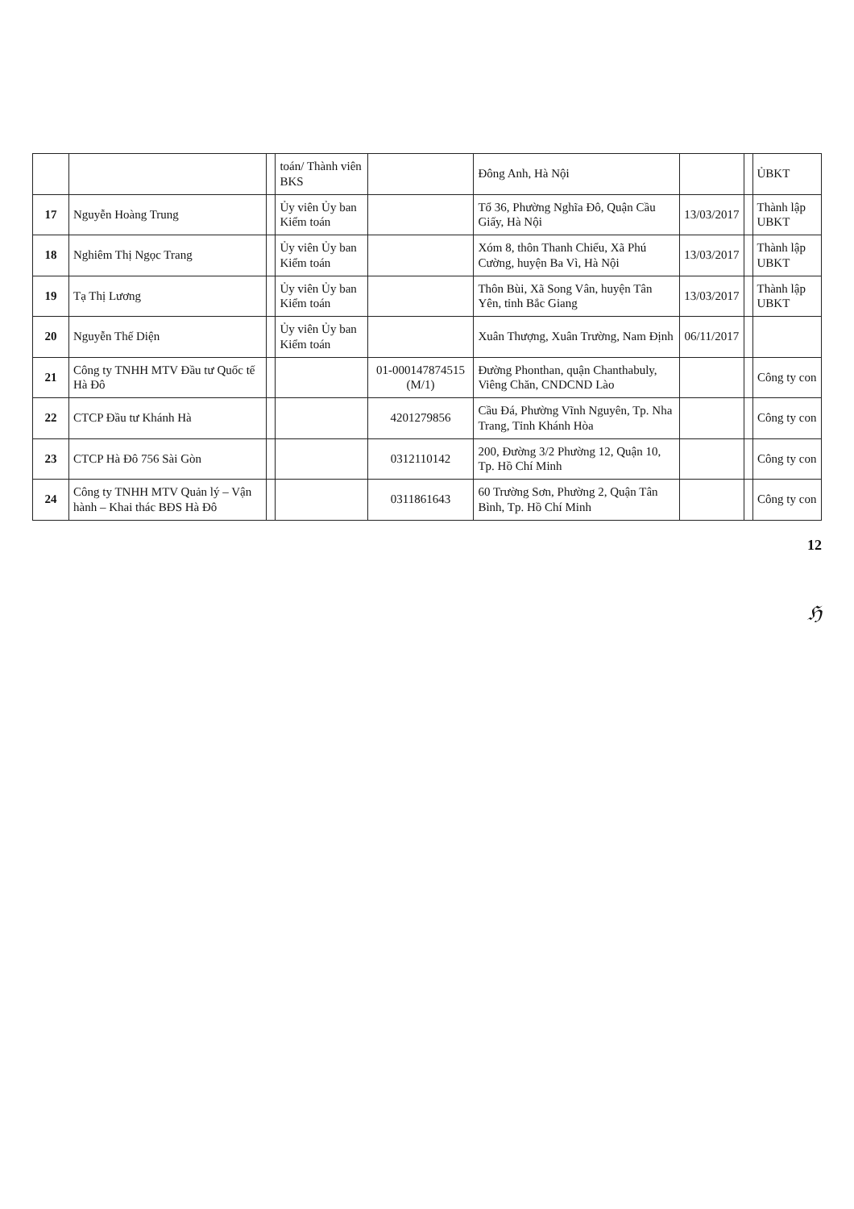| | | | toán/ Thành viên BKS | | Đông Anh, Hà Nội | | | ỦBKT |
| 17 | Nguyễn Hoàng Trung | | Ủy viên Ủy ban Kiểm toán | | Tổ 36, Phường Nghĩa Đô, Quận Cầu Giấy, Hà Nội | 13/03/2017 | | Thành lập UBKT |
| 18 | Nghiêm Thị Ngọc Trang | | Ủy viên Ủy ban Kiểm toán | | Xóm 8, thôn Thanh Chiểu, Xã Phú Cường, huyện Ba Vì, Hà Nội | 13/03/2017 | | Thành lập UBKT |
| 19 | Tạ Thị Lương | | Ủy viên Ủy ban Kiểm toán | | Thôn Bùi, Xã Song Vân, huyện Tân Yên, tỉnh Bắc Giang | 13/03/2017 | | Thành lập UBKT |
| 20 | Nguyễn Thế Diện | | Ủy viên Ủy ban Kiểm toán | | Xuân Thượng, Xuân Trường, Nam Định | 06/11/2017 | | |
| 21 | Công ty TNHH MTV Đầu tư Quốc tế Hà Đô | | | 01-000147874515 (M/1) | Đường Phonthan, quận Chanthabuly, Viêng Chăn, CNDCND Lào | | | Công ty con |
| 22 | CTCP Đầu tư Khánh Hà | | | 4201279856 | Cầu Đá, Phường Vĩnh Nguyên, Tp. Nha Trang, Tỉnh Khánh Hòa | | | Công ty con |
| 23 | CTCP Hà Đô 756 Sài Gòn | | | 0312110142 | 200, Đường 3/2 Phường 12, Quận 10, Tp. Hồ Chí Minh | | | Công ty con |
| 24 | Công ty TNHH MTV Quản lý – Vận hành – Khai thác BĐS Hà Đô | | | 0311861643 | 60 Trường Sơn, Phường 2, Quận Tân Bình, Tp. Hồ Chí Minh | | | Công ty con |
12
ℌ